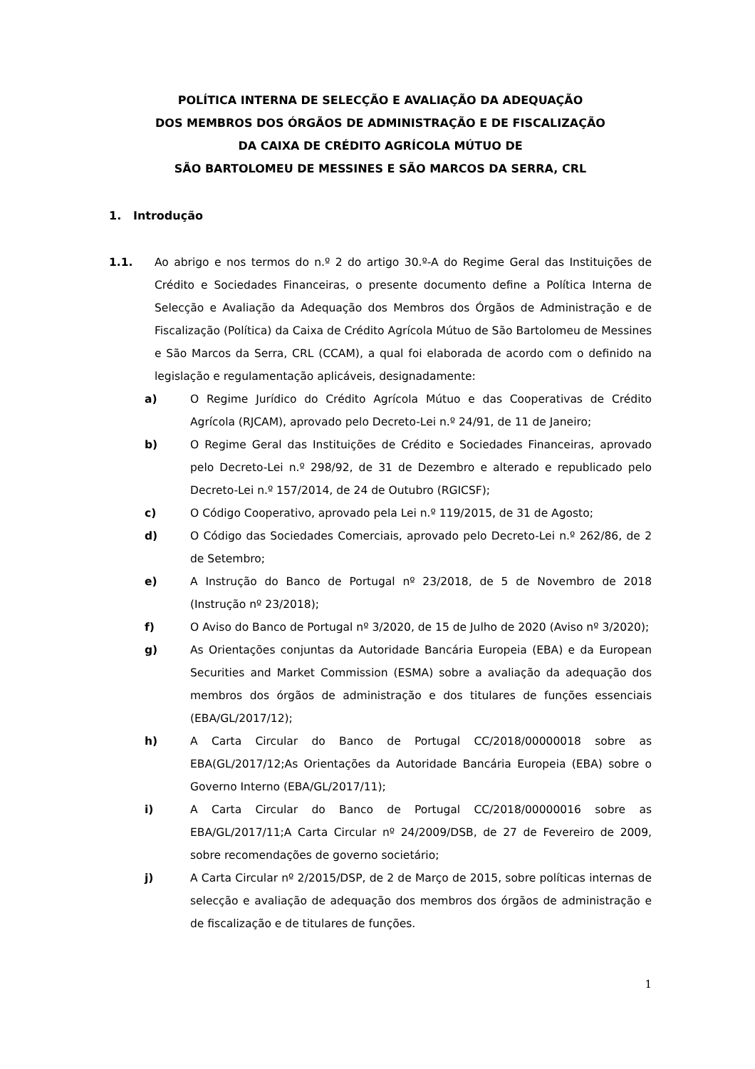POLÍTICA INTERNA DE SELECÇÃO E AVALIAÇÃO DA ADEQUAÇÃO
DOS MEMBROS DOS ÓRGÃOS DE ADMINISTRAÇÃO E DE FISCALIZAÇÃO
DA CAIXA DE CRÉDITO AGRÍCOLA MÚTUO DE
SÃO BARTOLOMEU DE MESSINES E SÃO MARCOS DA SERRA, CRL
1. Introdução
1.1. Ao abrigo e nos termos do n.º 2 do artigo 30.º-A do Regime Geral das Instituições de Crédito e Sociedades Financeiras, o presente documento define a Política Interna de Selecção e Avaliação da Adequação dos Membros dos Órgãos de Administração e de Fiscalização (Política) da Caixa de Crédito Agrícola Mútuo de São Bartolomeu de Messines e São Marcos da Serra, CRL (CCAM), a qual foi elaborada de acordo com o definido na legislação e regulamentação aplicáveis, designadamente:
a) O Regime Jurídico do Crédito Agrícola Mútuo e das Cooperativas de Crédito Agrícola (RJCAM), aprovado pelo Decreto-Lei n.º 24/91, de 11 de Janeiro;
b) O Regime Geral das Instituições de Crédito e Sociedades Financeiras, aprovado pelo Decreto-Lei n.º 298/92, de 31 de Dezembro e alterado e republicado pelo Decreto-Lei n.º 157/2014, de 24 de Outubro (RGICSF);
c) O Código Cooperativo, aprovado pela Lei n.º 119/2015, de 31 de Agosto;
d) O Código das Sociedades Comerciais, aprovado pelo Decreto-Lei n.º 262/86, de 2 de Setembro;
e) A Instrução do Banco de Portugal nº 23/2018, de 5 de Novembro de 2018 (Instrução nº 23/2018);
f) O Aviso do Banco de Portugal nº 3/2020, de 15 de Julho de 2020 (Aviso nº 3/2020);
g) As Orientações conjuntas da Autoridade Bancária Europeia (EBA) e da European Securities and Market Commission (ESMA) sobre a avaliação da adequação dos membros dos órgãos de administração e dos titulares de funções essenciais (EBA/GL/2017/12);
h) A Carta Circular do Banco de Portugal CC/2018/00000018 sobre as EBA(GL/2017/12;As Orientações da Autoridade Bancária Europeia (EBA) sobre o Governo Interno (EBA/GL/2017/11);
i) A Carta Circular do Banco de Portugal CC/2018/00000016 sobre as EBA/GL/2017/11;A Carta Circular nº 24/2009/DSB, de 27 de Fevereiro de 2009, sobre recomendações de governo societário;
j) A Carta Circular nº 2/2015/DSP, de 2 de Março de 2015, sobre políticas internas de selecção e avaliação de adequação dos membros dos órgãos de administração e de fiscalização e de titulares de funções.
1